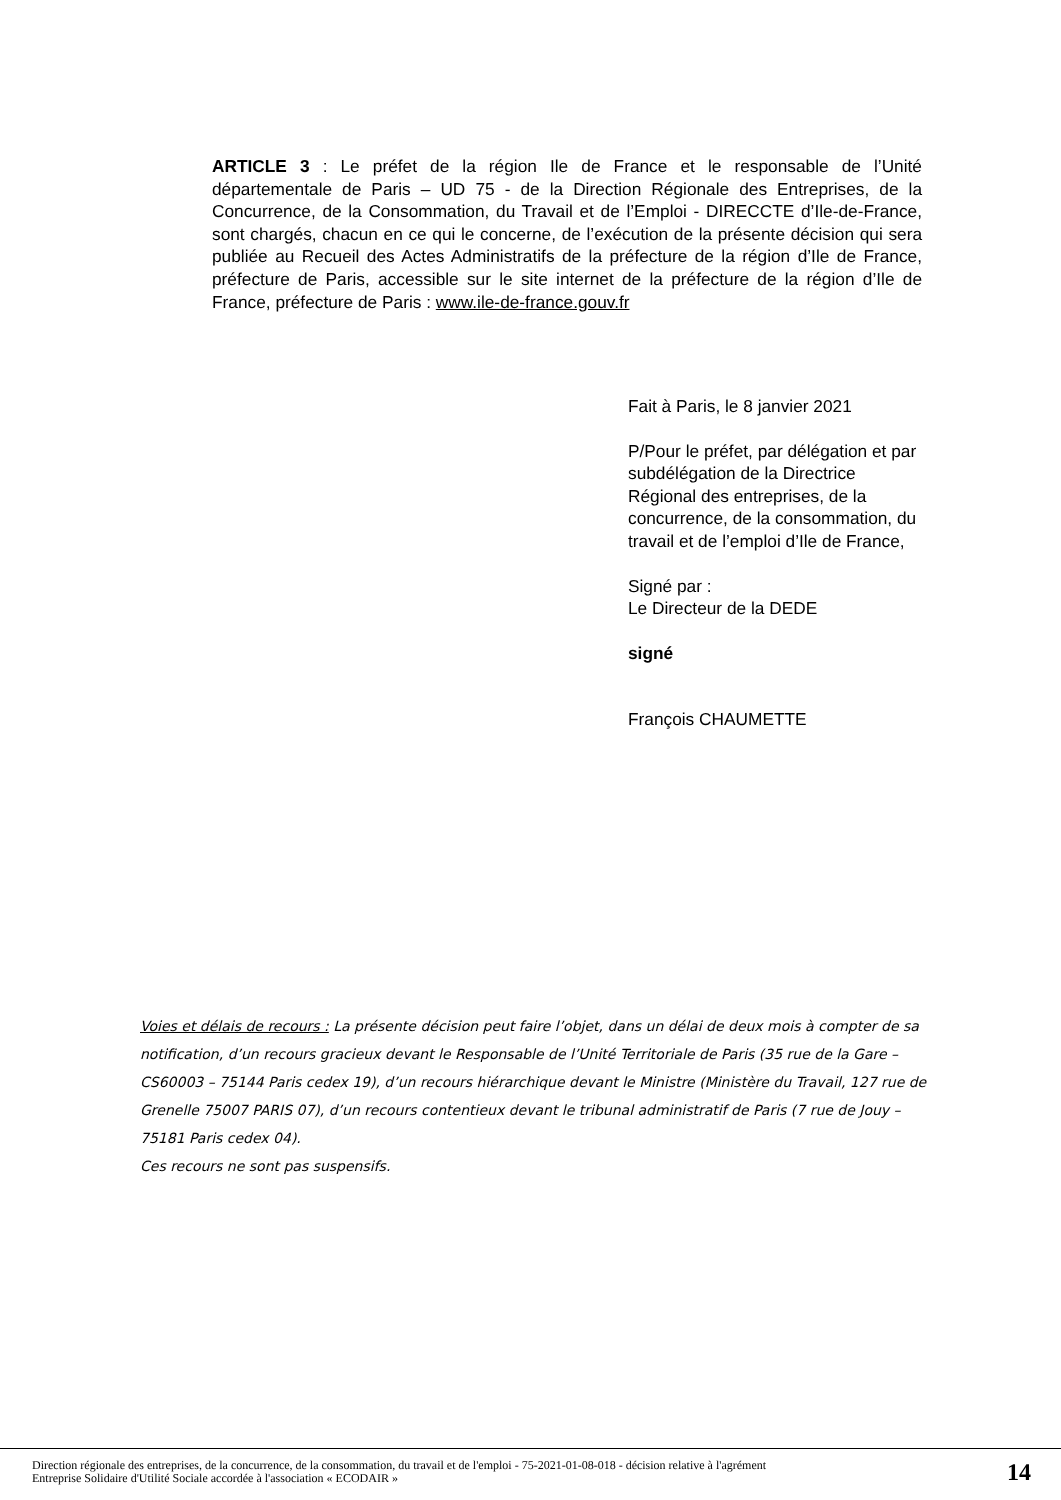ARTICLE 3 : Le préfet de la région Ile de France et le responsable de l’Unité départementale de Paris – UD 75 - de la Direction Régionale des Entreprises, de la Concurrence, de la Consommation, du Travail et de l’Emploi - DIRECCTE d’Ile-de-France, sont chargés, chacun en ce qui le concerne, de l’exécution de la présente décision qui sera publiée au Recueil des Actes Administratifs de la préfecture de la région d’Ile de France, préfecture de Paris, accessible sur le site internet de la préfecture de la région d’Ile de France, préfecture de Paris : www.ile-de-france.gouv.fr
Fait à Paris, le 8 janvier 2021
P/Pour le préfet, par délégation et par subdélégation de la Directrice Régional des entreprises, de la concurrence, de la consommation, du travail et de l’emploi d’Ile de France,
Signé par :
Le Directeur de la DEDE
signé
François CHAUMETTE
Voies et délais de recours : La présente décision peut faire l’objet, dans un délai de deux mois à compter de sa notification, d’un recours gracieux devant le Responsable de l’Unité Territoriale de Paris (35 rue de la Gare – CS60003 – 75144 Paris cedex 19), d’un recours hiérarchique devant le Ministre (Ministère du Travail, 127 rue de Grenelle 75007 PARIS 07), d’un recours contentieux devant le tribunal administratif de Paris (7 rue de Jouy – 75181 Paris cedex 04).
Ces recours ne sont pas suspensifs.
Direction régionale des entreprises, de la concurrence, de la consommation, du travail et de l'emploi - 75-2021-01-08-018 - décision relative à l'agrément
Entreprise Solidaire d'Utilité Sociale accordée à l'association « ECODAIR »
14